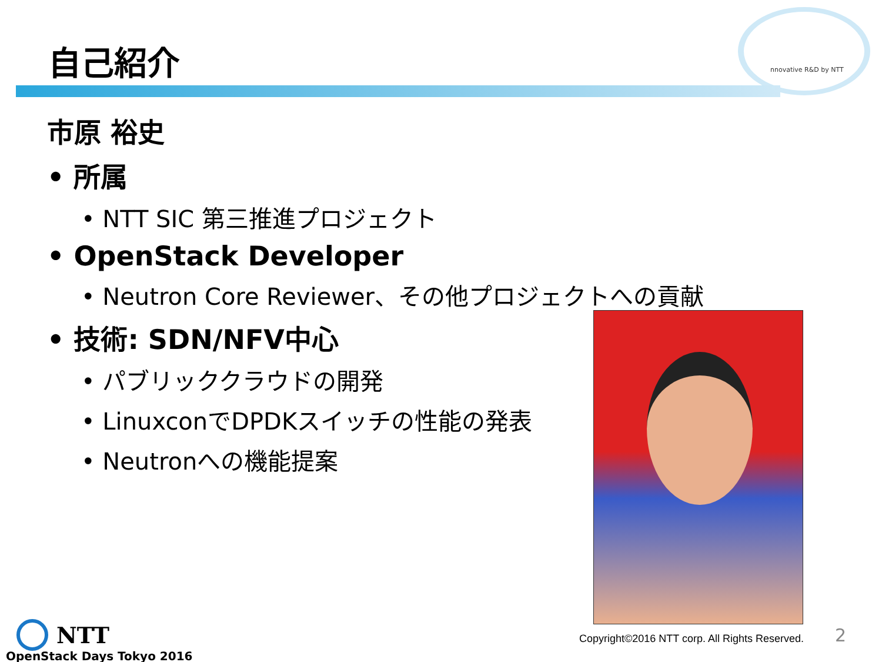自己紹介 nnovative R&D by NTT
市原 裕史
• 所属
• NTT SIC 第三推進プロジェクト
• OpenStack Developer
• Neutron Core Reviewer、その他プロジェクトへの貢献
• 技術: SDN/NFV中心
• パブリッククラウドの開発
• LinuxconでDPDKスイッチの性能の発表
• Neutronへの機能提案
NTT
OpenStack Days Tokyo 2016
Copyright©2016 NTT corp. All Rights Reserved.
2